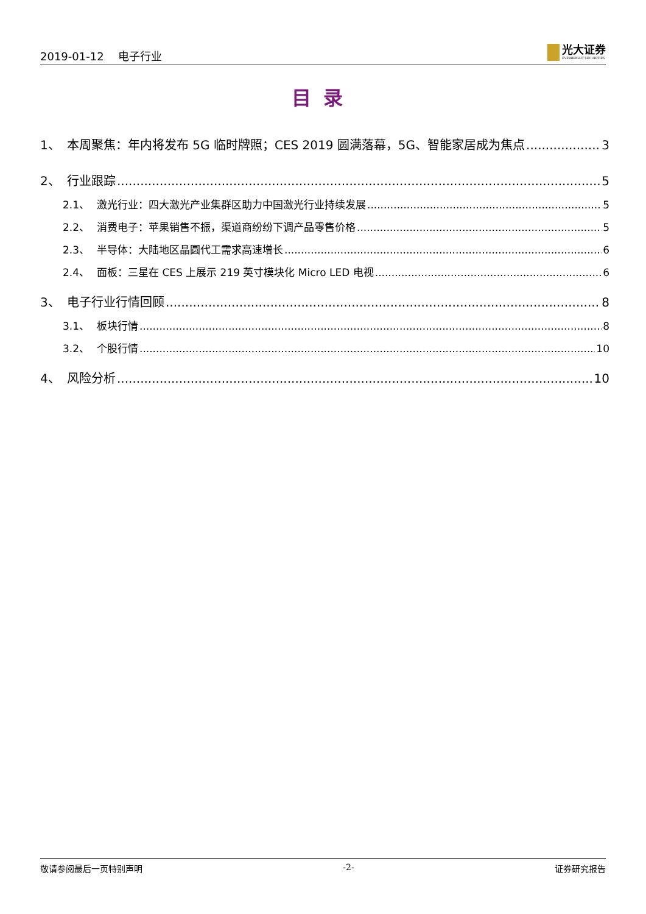2019-01-12　 电子行业
光大证券
EVERBRIGHT SECURITIES
目录
1、 本周聚焦：年内将发布 5G 临时牌照；CES 2019 圆满落幕，5G、智能家居成为焦点 3
2、 行业跟踪 5
2.1、 激光行业：四大激光产业集群区助力中国激光行业持续发展 5
2.2、 消费电子：苹果销售不振，渠道商纷纷下调产品零售价格 5
2.3、 半导体：大陆地区晶圆代工需求高速增长 6
2.4、 面板：三星在 CES 上展示 219 英寸模块化 Micro LED 电视 6
3、 电子行业行情回顾 8
3.1、 板块行情 8
3.2、 个股行情 10
4、 风险分析 10
敬请参阅最后一页特别声明 -2- 证券研究报告